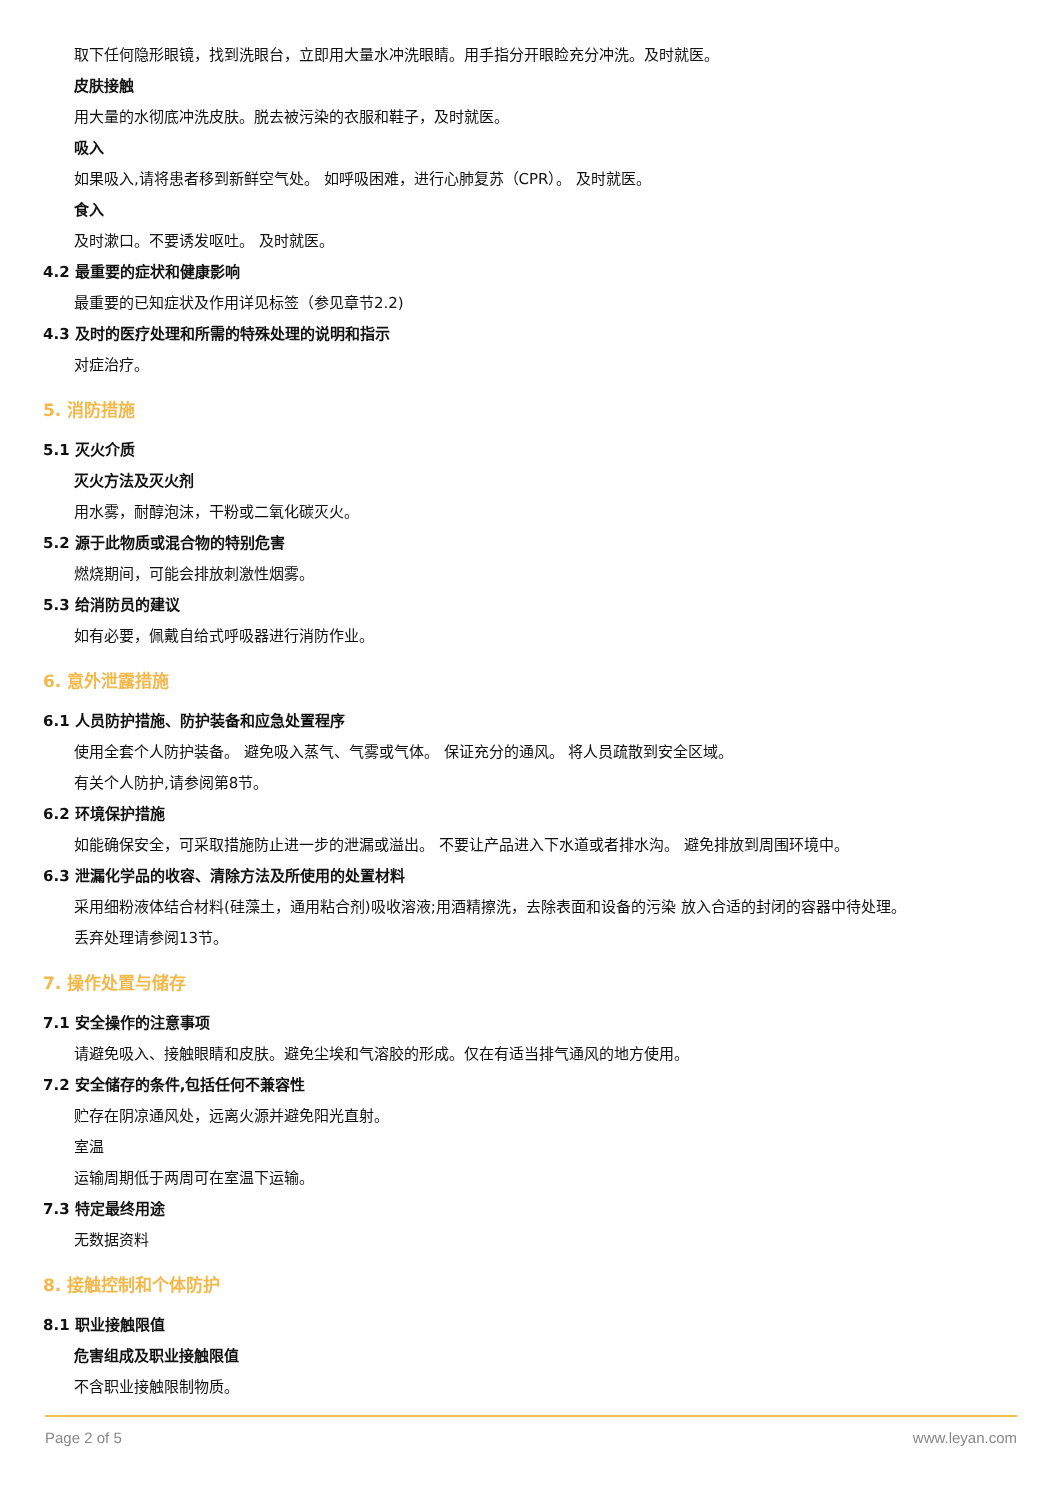取下任何隐形眼镜，找到洗眼台，立即用大量水冲洗眼睛。用手指分开眼睑充分冲洗。及时就医。
皮肤接触
用大量的水彻底冲洗皮肤。脱去被污染的衣服和鞋子，及时就医。
吸入
如果吸入,请将患者移到新鲜空气处。 如呼吸困难，进行心肺复苏（CPR）。 及时就医。
食入
及时漱口。不要诱发呕吐。 及时就医。
4.2 最重要的症状和健康影响
最重要的已知症状及作用详见标签（参见章节2.2)
4.3 及时的医疗处理和所需的特殊处理的说明和指示
对症治疗。
5. 消防措施
5.1 灭火介质
灭火方法及灭火剂
用水雾，耐醇泡沫，干粉或二氧化碳灭火。
5.2 源于此物质或混合物的特别危害
燃烧期间，可能会排放刺激性烟雾。
5.3 给消防员的建议
如有必要，佩戴自给式呼吸器进行消防作业。
6. 意外泄露措施
6.1 人员防护措施、防护装备和应急处置程序
使用全套个人防护装备。 避免吸入蒸气、气雾或气体。 保证充分的通风。 将人员疏散到安全区域。
有关个人防护,请参阅第8节。
6.2 环境保护措施
如能确保安全，可采取措施防止进一步的泄漏或溢出。 不要让产品进入下水道或者排水沟。 避免排放到周围环境中。
6.3 泄漏化学品的收容、清除方法及所使用的处置材料
采用细粉液体结合材料(硅藻土，通用粘合剂)吸收溶液;用酒精擦洗，去除表面和设备的污染 放入合适的封闭的容器中待处理。
丢弃处理请参阅13节。
7. 操作处置与储存
7.1 安全操作的注意事项
请避免吸入、接触眼睛和皮肤。避免尘埃和气溶胶的形成。仅在有适当排气通风的地方使用。
7.2 安全储存的条件,包括任何不兼容性
贮存在阴凉通风处，远离火源并避免阳光直射。
室温
运输周期低于两周可在室温下运输。
7.3 特定最终用途
无数据资料
8. 接触控制和个体防护
8.1 职业接触限值
危害组成及职业接触限值
不含职业接触限制物质。
Page 2 of 5 www.leyan.com